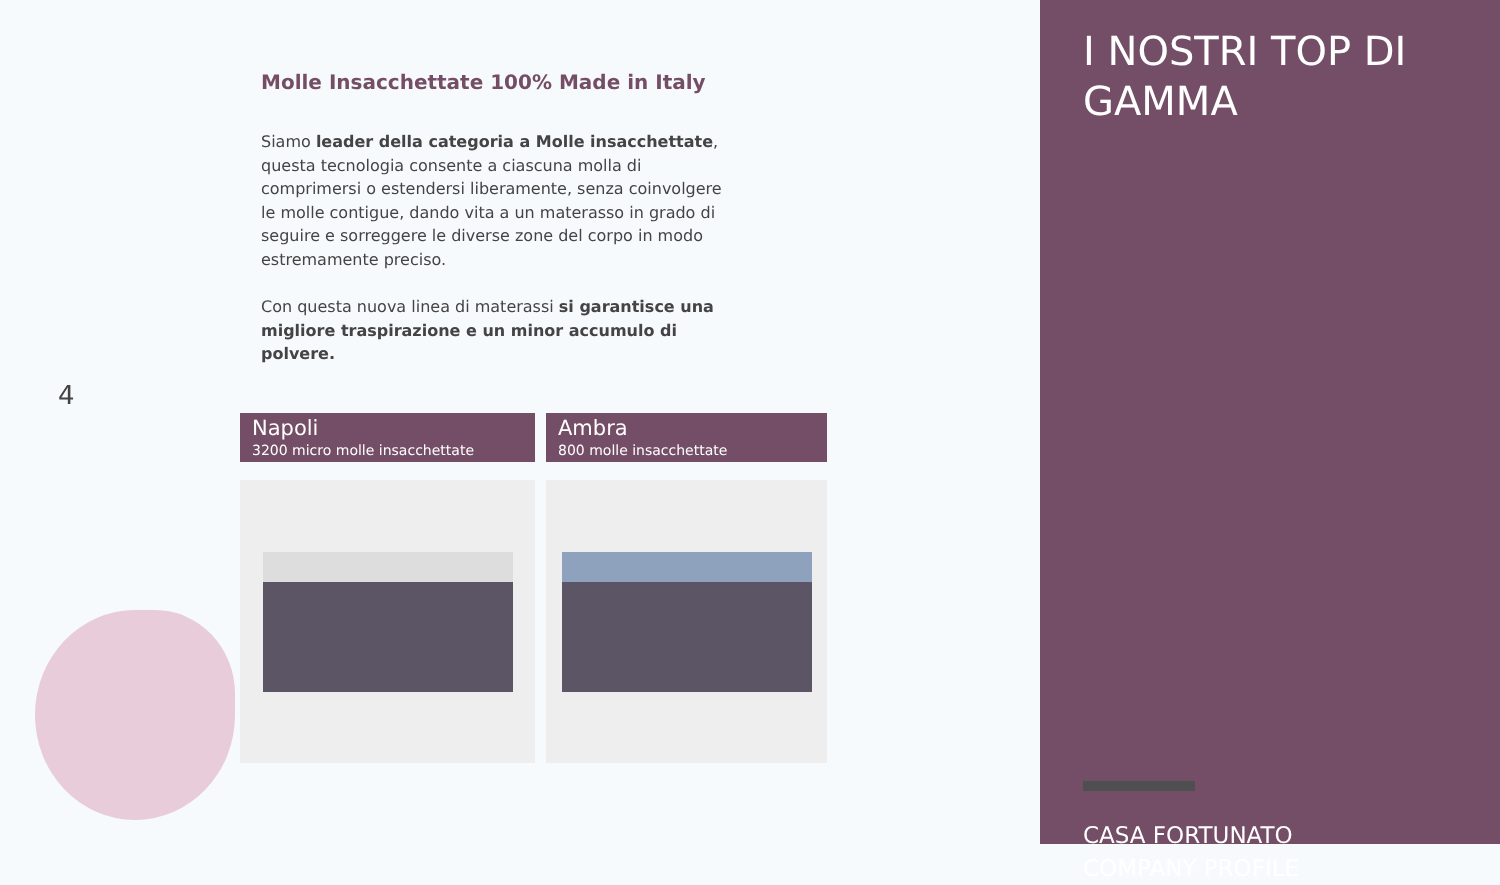Molle Insacchettate 100% Made in Italy
Siamo leader della categoria a Molle insacchettate, questa tecnologia consente a ciascuna molla di comprimersi o estendersi liberamente, senza coinvolgere le molle contigue, dando vita a un materasso in grado di seguire e sorreggere le diverse zone del corpo in modo estremamente preciso.
Con questa nuova linea di materassi si garantisce una migliore traspirazione e un minor accumulo di polvere.
4
Napoli
3200 micro molle insacchettate
Ambra
800 molle insacchettate
I NOSTRI TOP DI GAMMA
CASA FORTUNATO
COMPANY PROFILE